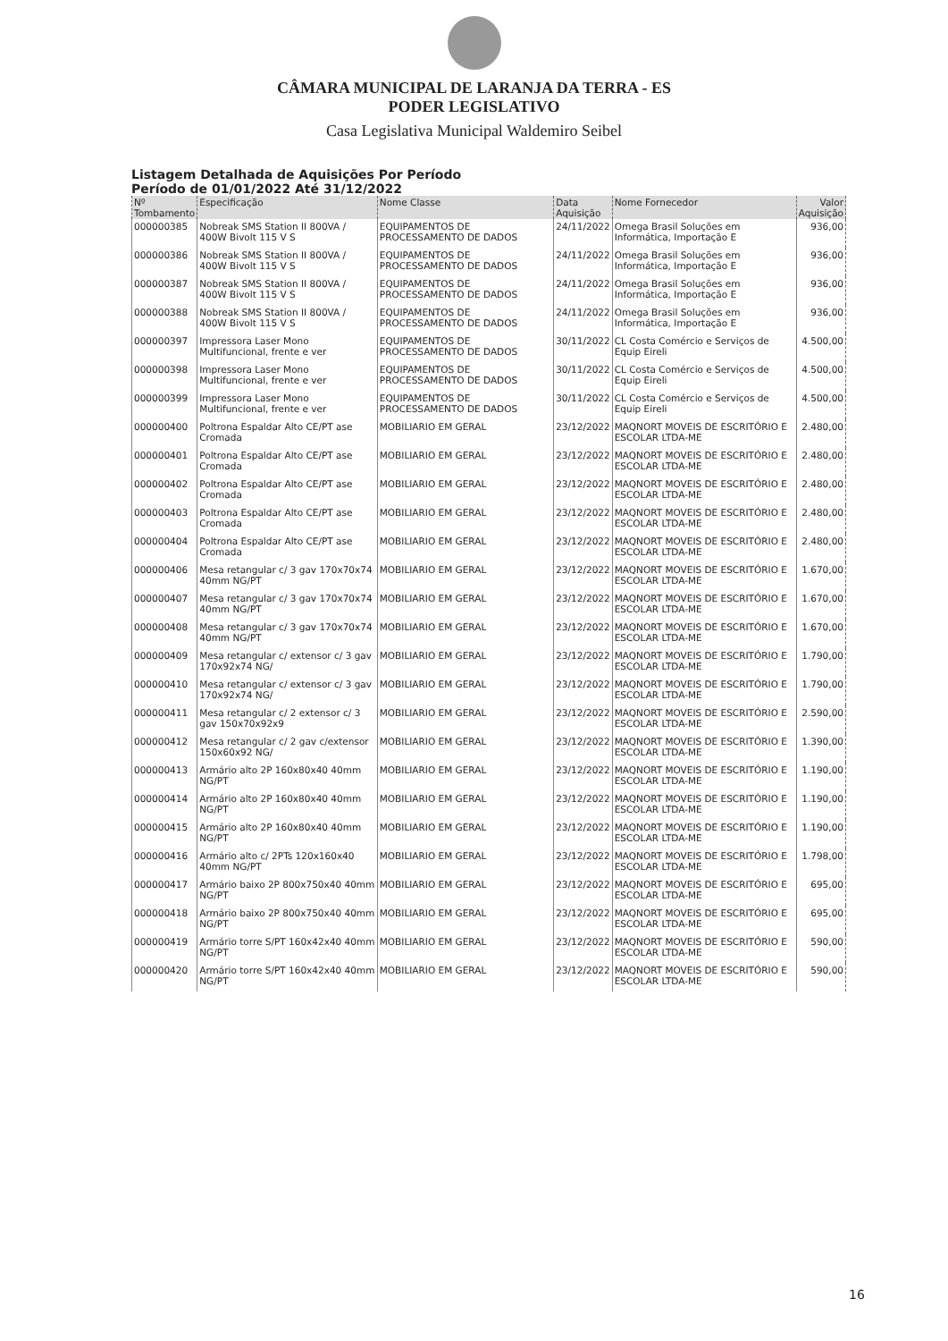CÂMARA MUNICIPAL DE LARANJA DA TERRA - ES
PODER LEGISLATIVO
Casa Legislativa Municipal Waldemiro Seibel
Listagem Detalhada de Aquisições Por Período
Período de 01/01/2022 Até 31/12/2022
| Nº Tombamento | Especificação | Nome Classe | Data Aquisição | Nome Fornecedor | Valor Aquisição |
| --- | --- | --- | --- | --- | --- |
| 000000385 | Nobreak SMS Station II 800VA / 400W Bivolt 115 V S | EQUIPAMENTOS DE PROCESSAMENTO DE DADOS | 24/11/2022 | Omega Brasil Soluções em Informática, Importação E | 936,00 |
| 000000386 | Nobreak SMS Station II 800VA / 400W Bivolt 115 V S | EQUIPAMENTOS DE PROCESSAMENTO DE DADOS | 24/11/2022 | Omega Brasil Soluções em Informática, Importação E | 936,00 |
| 000000387 | Nobreak SMS Station II 800VA / 400W Bivolt 115 V S | EQUIPAMENTOS DE PROCESSAMENTO DE DADOS | 24/11/2022 | Omega Brasil Soluções em Informática, Importação E | 936,00 |
| 000000388 | Nobreak SMS Station II 800VA / 400W Bivolt 115 V S | EQUIPAMENTOS DE PROCESSAMENTO DE DADOS | 24/11/2022 | Omega Brasil Soluções em Informática, Importação E | 936,00 |
| 000000397 | Impressora Laser Mono Multifuncional, frente e ver | EQUIPAMENTOS DE PROCESSAMENTO DE DADOS | 30/11/2022 | CL Costa Comércio e Serviços de Equip Eireli | 4.500,00 |
| 000000398 | Impressora Laser Mono Multifuncional, frente e ver | EQUIPAMENTOS DE PROCESSAMENTO DE DADOS | 30/11/2022 | CL Costa Comércio e Serviços de Equip Eireli | 4.500,00 |
| 000000399 | Impressora Laser Mono Multifuncional, frente e ver | EQUIPAMENTOS DE PROCESSAMENTO DE DADOS | 30/11/2022 | CL Costa Comércio e Serviços de Equip Eireli | 4.500,00 |
| 000000400 | Poltrona Espaldar Alto CE/PT ase Cromada | MOBILIARIO EM GERAL | 23/12/2022 | MAQNORT MOVEIS DE ESCRITÓRIO E ESCOLAR LTDA-ME | 2.480,00 |
| 000000401 | Poltrona Espaldar Alto CE/PT ase Cromada | MOBILIARIO EM GERAL | 23/12/2022 | MAQNORT MOVEIS DE ESCRITÓRIO E ESCOLAR LTDA-ME | 2.480,00 |
| 000000402 | Poltrona Espaldar Alto CE/PT ase Cromada | MOBILIARIO EM GERAL | 23/12/2022 | MAQNORT MOVEIS DE ESCRITÓRIO E ESCOLAR LTDA-ME | 2.480,00 |
| 000000403 | Poltrona Espaldar Alto CE/PT ase Cromada | MOBILIARIO EM GERAL | 23/12/2022 | MAQNORT MOVEIS DE ESCRITÓRIO E ESCOLAR LTDA-ME | 2.480,00 |
| 000000404 | Poltrona Espaldar Alto CE/PT ase Cromada | MOBILIARIO EM GERAL | 23/12/2022 | MAQNORT MOVEIS DE ESCRITÓRIO E ESCOLAR LTDA-ME | 2.480,00 |
| 000000406 | Mesa retangular c/ 3 gav 170x70x74 40mm NG/PT | MOBILIARIO EM GERAL | 23/12/2022 | MAQNORT MOVEIS DE ESCRITÓRIO E ESCOLAR LTDA-ME | 1.670,00 |
| 000000407 | Mesa retangular c/ 3 gav 170x70x74 40mm NG/PT | MOBILIARIO EM GERAL | 23/12/2022 | MAQNORT MOVEIS DE ESCRITÓRIO E ESCOLAR LTDA-ME | 1.670,00 |
| 000000408 | Mesa retangular c/ 3 gav 170x70x74 40mm NG/PT | MOBILIARIO EM GERAL | 23/12/2022 | MAQNORT MOVEIS DE ESCRITÓRIO E ESCOLAR LTDA-ME | 1.670,00 |
| 000000409 | Mesa retangular c/ extensor c/ 3 gav 170x92x74 NG/ | MOBILIARIO EM GERAL | 23/12/2022 | MAQNORT MOVEIS DE ESCRITÓRIO E ESCOLAR LTDA-ME | 1.790,00 |
| 000000410 | Mesa retangular c/ extensor c/ 3 gav 170x92x74 NG/ | MOBILIARIO EM GERAL | 23/12/2022 | MAQNORT MOVEIS DE ESCRITÓRIO E ESCOLAR LTDA-ME | 1.790,00 |
| 000000411 | Mesa retangular c/ 2 extensor c/ 3 gav 150x70x92x9 | MOBILIARIO EM GERAL | 23/12/2022 | MAQNORT MOVEIS DE ESCRITÓRIO E ESCOLAR LTDA-ME | 2.590,00 |
| 000000412 | Mesa retangular c/ 2 gav c/extensor 150x60x92 NG/ | MOBILIARIO EM GERAL | 23/12/2022 | MAQNORT MOVEIS DE ESCRITÓRIO E ESCOLAR LTDA-ME | 1.390,00 |
| 000000413 | Armário alto 2P 160x80x40 40mm NG/PT | MOBILIARIO EM GERAL | 23/12/2022 | MAQNORT MOVEIS DE ESCRITÓRIO E ESCOLAR LTDA-ME | 1.190,00 |
| 000000414 | Armário alto 2P 160x80x40 40mm NG/PT | MOBILIARIO EM GERAL | 23/12/2022 | MAQNORT MOVEIS DE ESCRITÓRIO E ESCOLAR LTDA-ME | 1.190,00 |
| 000000415 | Armário alto 2P 160x80x40 40mm NG/PT | MOBILIARIO EM GERAL | 23/12/2022 | MAQNORT MOVEIS DE ESCRITÓRIO E ESCOLAR LTDA-ME | 1.190,00 |
| 000000416 | Armário alto c/ 2PTs 120x160x40 40mm NG/PT | MOBILIARIO EM GERAL | 23/12/2022 | MAQNORT MOVEIS DE ESCRITÓRIO E ESCOLAR LTDA-ME | 1.798,00 |
| 000000417 | Armário baixo 2P 800x750x40 40mm NG/PT | MOBILIARIO EM GERAL | 23/12/2022 | MAQNORT MOVEIS DE ESCRITÓRIO E ESCOLAR LTDA-ME | 695,00 |
| 000000418 | Armário baixo 2P 800x750x40 40mm NG/PT | MOBILIARIO EM GERAL | 23/12/2022 | MAQNORT MOVEIS DE ESCRITÓRIO E ESCOLAR LTDA-ME | 695,00 |
| 000000419 | Armário torre S/PT 160x42x40 40mm NG/PT | MOBILIARIO EM GERAL | 23/12/2022 | MAQNORT MOVEIS DE ESCRITÓRIO E ESCOLAR LTDA-ME | 590,00 |
| 000000420 | Armário torre S/PT 160x42x40 40mm NG/PT | MOBILIARIO EM GERAL | 23/12/2022 | MAQNORT MOVEIS DE ESCRITÓRIO E ESCOLAR LTDA-ME | 590,00 |
16